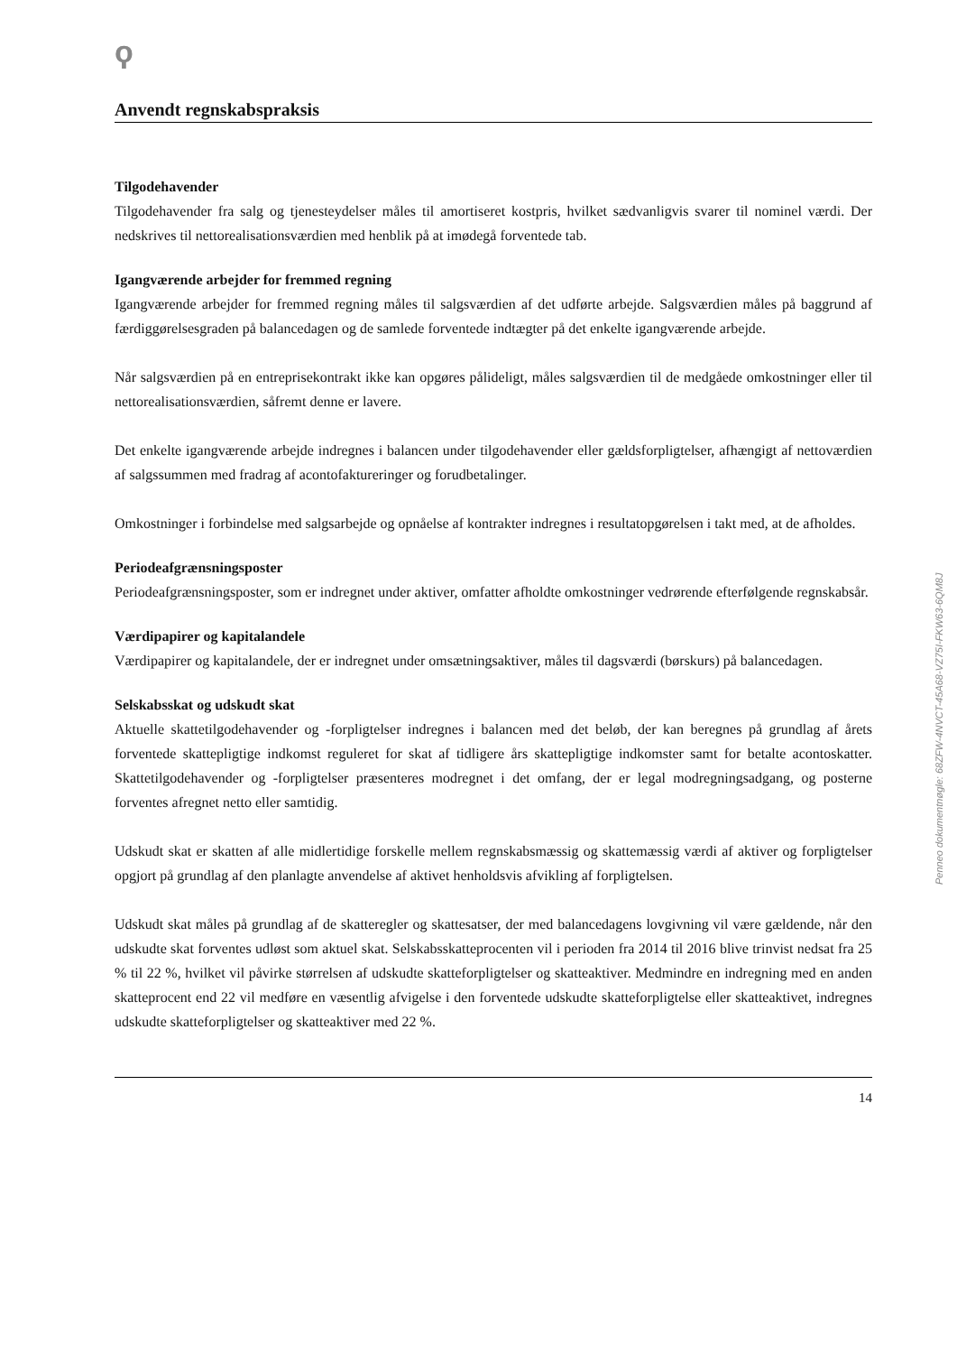ϙ
Anvendt regnskabspraksis
Tilgodehavender
Tilgodehavender fra salg og tjenesteydelser måles til amortiseret kostpris, hvilket sædvanligvis svarer til nominel værdi. Der nedskrives til nettorealisationsværdien med henblik på at imødegå forventede tab.
Igangværende arbejder for fremmed regning
Igangværende arbejder for fremmed regning måles til salgsværdien af det udførte arbejde. Salgsværdien måles på baggrund af færdiggørelsesgraden på balancedagen og de samlede forventede indtægter på det enkelte igangværende arbejde.
Når salgsværdien på en entreprisekontrakt ikke kan opgøres pålideligt, måles salgsværdien til de medgåede omkostninger eller til nettorealisationsværdien, såfremt denne er lavere.
Det enkelte igangværende arbejde indregnes i balancen under tilgodehavender eller gældsforpligtelser, afhængigt af nettoværdien af salgssummen med fradrag af acontofaktureringer og forudbetalinger.
Omkostninger i forbindelse med salgsarbejde og opnåelse af kontrakter indregnes i resultatopgørelsen i takt med, at de afholdes.
Periodeafgrænsningsposter
Periodeafgrænsningsposter, som er indregnet under aktiver, omfatter afholdte omkostninger vedrørende efterfølgende regnskabsår.
Værdipapirer og kapitalandele
Værdipapirer og kapitalandele, der er indregnet under omsætningsaktiver, måles til dagsværdi (børskurs) på balancedagen.
Selskabsskat og udskudt skat
Aktuelle skattetilgodehavender og -forpligtelser indregnes i balancen med det beløb, der kan beregnes på grundlag af årets forventede skattepligtige indkomst reguleret for skat af tidligere års skattepligtige indkomster samt for betalte acontoskatter. Skattetilgodehavender og -forpligtelser præsenteres modregnet i det omfang, der er legal modregningsadgang, og posterne forventes afregnet netto eller samtidig.
Udskudt skat er skatten af alle midlertidige forskelle mellem regnskabsmæssig og skattemæssig værdi af aktiver og forpligtelser opgjort på grundlag af den planlagte anvendelse af aktivet henholdsvis afvikling af forpligtelsen.
Udskudt skat måles på grundlag af de skatteregler og skattesatser, der med balancedagens lovgivning vil være gældende, når den udskudte skat forventes udløst som aktuel skat. Selskabsskatteprocenten vil i perioden fra 2014 til 2016 blive trinvist nedsat fra 25 % til 22 %, hvilket vil påvirke størrelsen af udskudte skatteforpligtelser og skatteaktiver. Medmindre en indregning med en anden skatteprocent end 22 vil medføre en væsentlig afvigelse i den forventede udskudte skatteforpligtelse eller skatteaktivet, indregnes udskudte skatteforpligtelser og skatteaktiver med 22 %.
14
Penneo dokumentnøgle: 68ZFW-4NVCT-45A68-VZ75I-FKW63-6QM8J